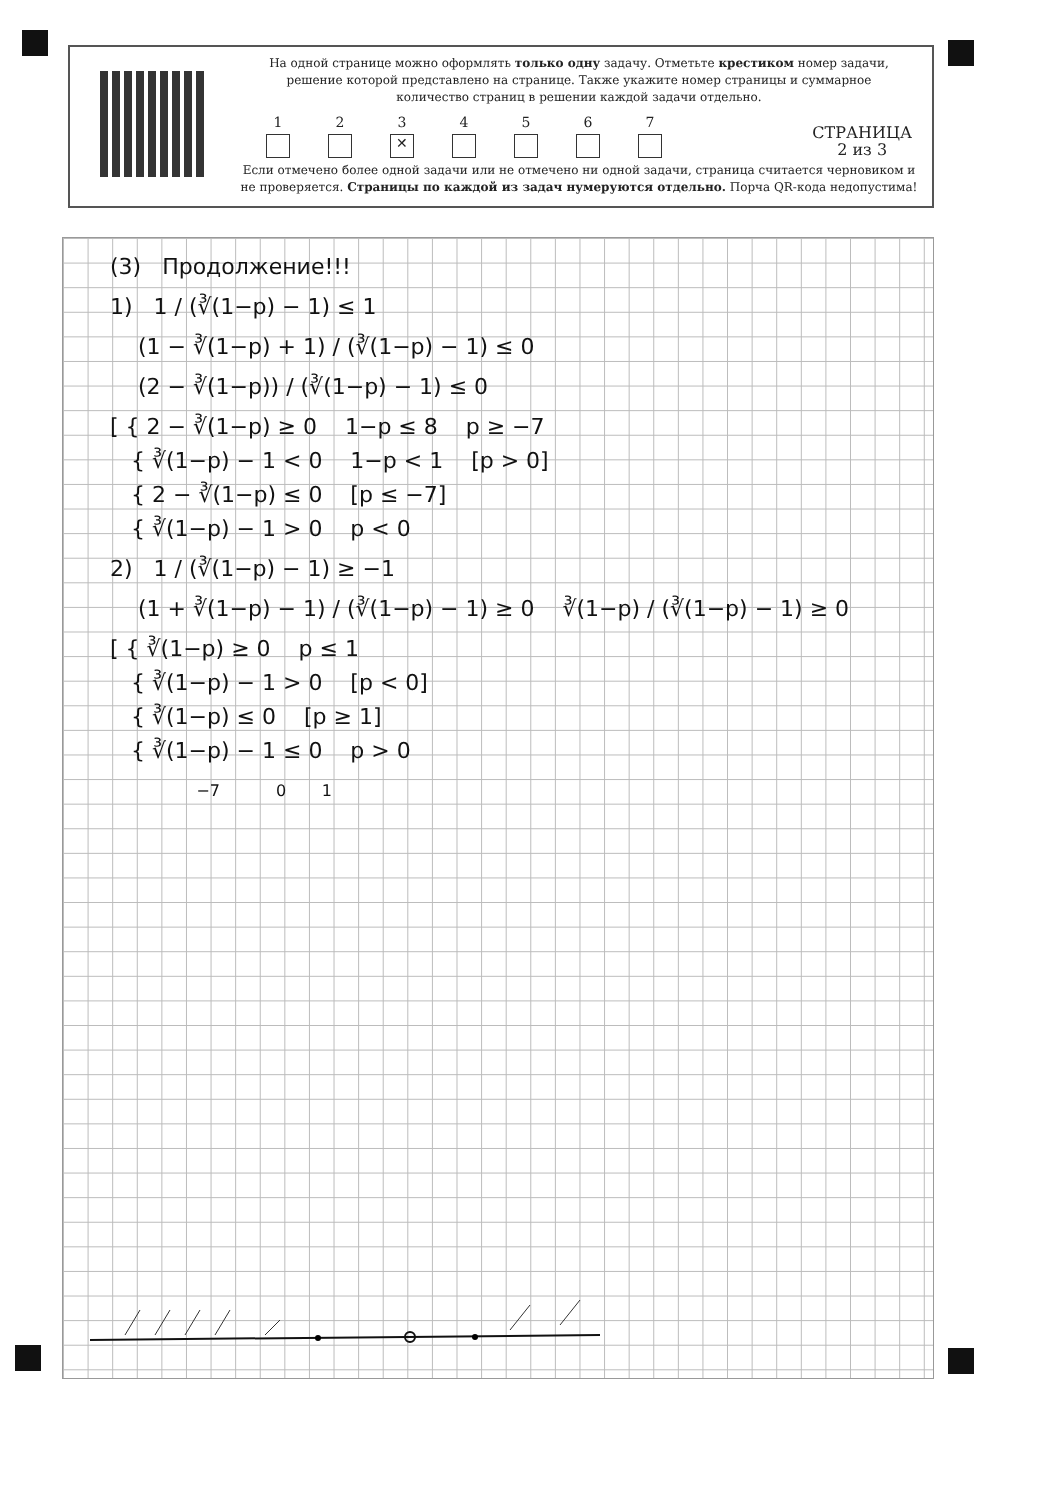На одной странице можно оформлять только одну задачу. Отметьте крестиком номер задачи,
решение которой представлено на странице. Также укажите номер страницы и суммарное
количество страниц в решении каждой задачи отдельно.
1
2
3
✕
4
5
6
7
СТРАНИЦА
2 из 3
Если отмечено более одной задачи или не отмечено ни одной задачи, страница считается черновиком и
не проверяется. Страницы по каждой из задач нумеруются отдельно. Порча QR-кода недопустима!
(3) Продолжение!!!
1) 1 / (∛(1−p) − 1) ≤ 1
(1 − ∛(1−p) + 1) / (∛(1−p) − 1) ≤ 0
(2 − ∛(1−p)) / (∛(1−p) − 1) ≤ 0
[ { 2 − ∛(1−p) ≥ 0 1−p ≤ 8 p ≥ −7
{ ∛(1−p) − 1 < 0 1−p < 1 [p > 0]
{ 2 − ∛(1−p) ≤ 0 [p ≤ −7]
{ ∛(1−p) − 1 > 0 p < 0
2) 1 / (∛(1−p) − 1) ≥ −1
(1 + ∛(1−p) − 1) / (∛(1−p) − 1) ≥ 0 ∛(1−p) / (∛(1−p) − 1) ≥ 0
[ { ∛(1−p) ≥ 0 p ≤ 1
{ ∛(1−p) − 1 > 0 [p < 0]
{ ∛(1−p) ≤ 0 [p ≥ 1]
{ ∛(1−p) − 1 ≤ 0 p > 0
−7 0 1